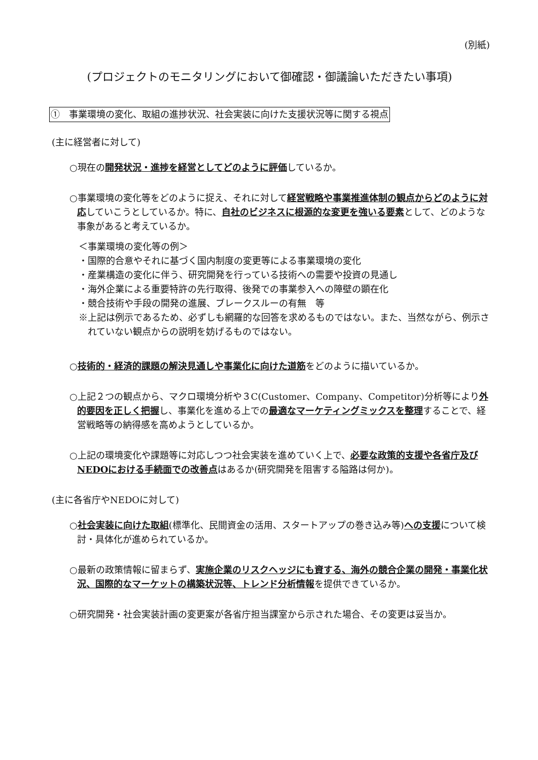(別紙)
(プロジェクトのモニタリングにおいて御確認・御議論いただきたい事項)
①　事業環境の変化、取組の進捗状況、社会実装に向けた支援状況等に関する視点
(主に経営者に対して)
○現在の開発状況・進捗を経営としてどのように評価しているか。
○事業環境の変化等をどのように捉え、それに対して経営戦略や事業推進体制の観点からどのように対応していこうとしているか。特に、自社のビジネスに根源的な変更を強いる要素として、どのような事象があると考えているか。
＜事業環境の変化等の例＞
・国際的合意やそれに基づく国内制度の変更等による事業環境の変化
・産業構造の変化に伴う、研究開発を行っている技術への需要や投資の見通し
・海外企業による重要特許の先行取得、後発での事業参入への障壁の顕在化
・競合技術や手段の開発の進展、ブレークスルーの有無　等
※上記は例示であるため、必ずしも網羅的な回答を求めるものではない。また、当然ながら、例示されていない観点からの説明を妨げるものではない。
○技術的・経済的課題の解決見通しや事業化に向けた道筋をどのように描いているか。
○上記２つの観点から、マクロ環境分析や３C(Customer、Company、Competitor)分析等により外的要因を正しく把握し、事業化を進める上での最適なマーケティングミックスを整理することで、経営戦略等の納得感を高めようとしているか。
○上記の環境変化や課題等に対応しつつ社会実装を進めていく上で、必要な政策的支援や各省庁及びNEDOにおける手続面での改善点はあるか(研究開発を阻害する隘路は何か)。
(主に各省庁やNEDOに対して)
○社会実装に向けた取組(標準化、民間資金の活用、スタートアップの巻き込み等)への支援について検討・具体化が進められているか。
○最新の政策情報に留まらず、実施企業のリスクヘッジにも資する、海外の競合企業の開発・事業化状況、国際的なマーケットの構築状況等、トレンド分析情報を提供できているか。
○研究開発・社会実装計画の変更案が各省庁担当課室から示された場合、その変更は妥当か。